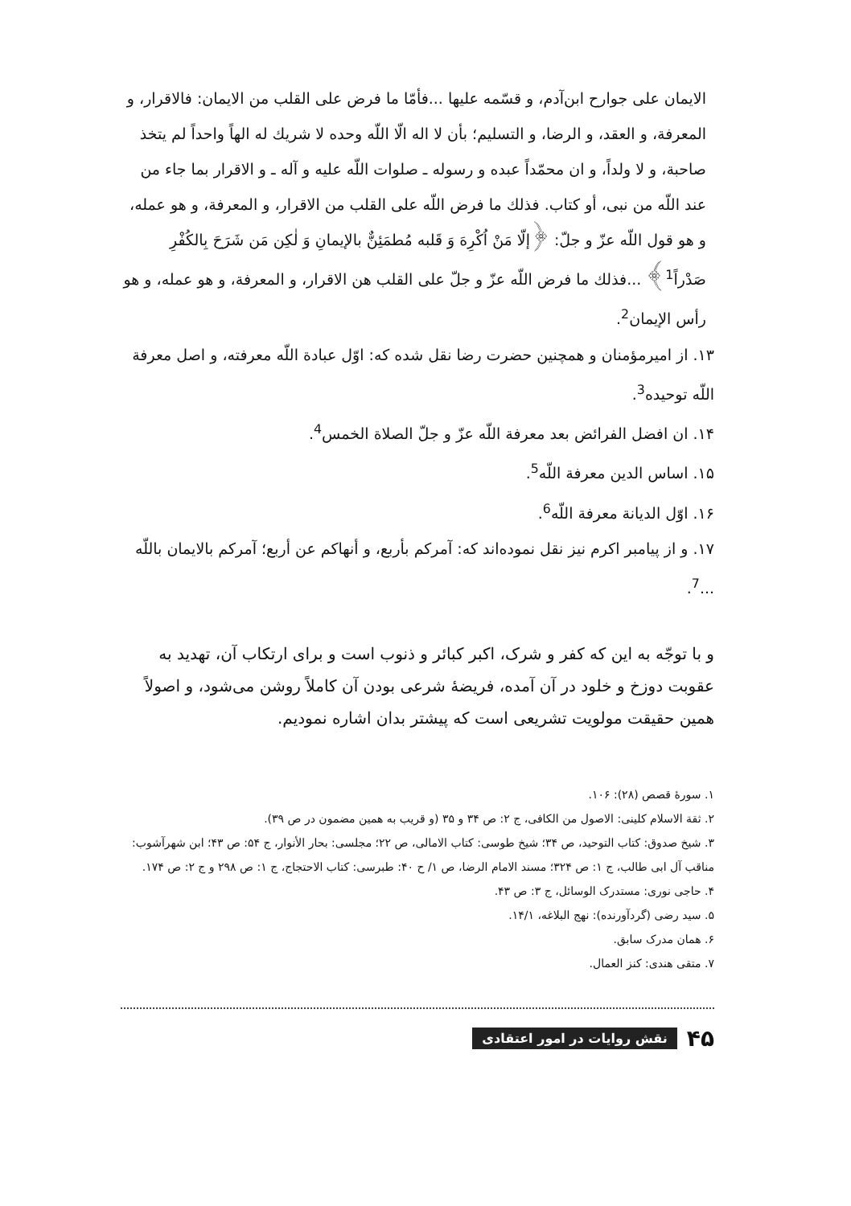الایمان علی جوارح ابن‌آدم، و قسّمه علیها ...فأمّا ما فرض علی القلب من الایمان: فالاقرار، و المعرفة، و العقد، و الرضا، و التسلیم؛ بأن لا اله الّا اللّه وحده لا شریك له الهاً واحداً لم یتخذ صاحبة، و لا ولداً، و ان محمّداً عبده و رسوله ـ صلوات اللّه علیه و آله ـ و الاقرار بما جاء من عند اللّه من نبی، أو کتاب. فذلك ما فرض اللّه علی القلب من الاقرار، و المعرفة، و هو عمله، و هو قول اللّه عزّ و جلّ: ﴿إلّا مَنْ اُکْرِهَ وَ قَلبه مُطمَئِنٌّ بالإیمانِ وَ لٰکِن مَن شَرَحَ بِالکُفْرِ صَدْراً<sup>1</sup>﴾ ...فذلك ما فرض اللّه عزّ و جلّ علی القلب هن الاقرار، و المعرفة، و هو عمله، و هو رأس الإیمان<sup>2</sup>.
۱۳. از امیرمؤمنان و همچنین حضرت رضا نقل شده که: اوّل عبادة اللّه معرفته، و اصل معرفة اللّه توحیده<sup>3</sup>.
۱۴. ان افضل الفرائض بعد معرفة اللّه عزّ و جلّ الصلاة الخمس<sup>4</sup>.
۱۵. اساس الدین معرفة اللّه<sup>5</sup>.
۱۶. اوّل الدیانة معرفة اللّه<sup>6</sup>.
۱۷. و از پیامبر اکرم نیز نقل نموده‌اند که: آمرکم بأربع، و أنهاکم عن أربع؛ آمرکم بالایمان باللّه ...<sup>7</sup>.
و با توجّه به این که کفر و شرک، اکبر کبائر و ذنوب است و برای ارتکاب آن، تهدید به عقوبت دوزخ و خلود در آن آمده، فریضهٔ شرعی بودن آن کاملاً روشن می‌شود، و اصولاً همین حقیقت مولویت تشریعی است که پیشتر بدان اشاره نمودیم.
۱. سورهٔ قصص (۲۸): ۱۰۶.
۲. ثقة الاسلام کلینی: الاصول من الکافی، ج ۲: ص ۳۴ و ۳۵ (و قریب به همین مضمون در ص ۳۹).
۳. شیخ صدوق: کتاب التوحید، ص ۳۴؛ شیخ طوسی: کتاب الامالی، ص ۲۲؛ مجلسی: بحار الأنوار، ج ۵۴: ص ۴۳؛ ابن شهرآشوب: مناقب آل ابی طالب، ج ۱: ص ۳۲۴؛ مسند الامام الرضا، ص ۱/ ح ۴۰: طبرسی: کتاب الاحتجاج، ج ۱: ص ۲۹۸ و ج ۲: ص ۱۷۴.
۴. حاجی نوری: مستدرک الوسائل، ج ۳: ص ۴۳.
۵. سید رضی (گردآورنده): نهج البلاغه، ۱۴/۱.
۶. همان مدرک سابق.
۷. متقی هندی: کنز العمال.
۴۵ نقش روایات در امور اعتقادی